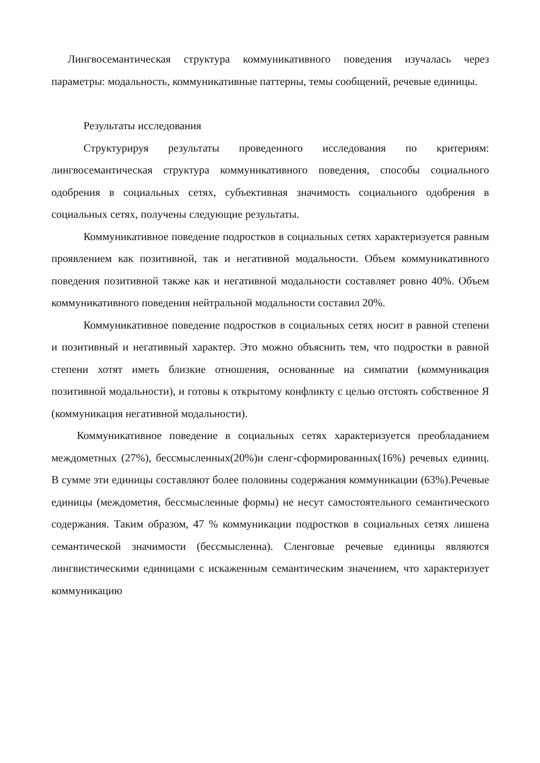Лингвосемантическая структура коммуникативного поведения изучалась через параметры: модальность, коммуникативные паттерны, темы сообщений, речевые единицы.
Результаты исследования
Структурируя результаты проведенного исследования по критериям: лингвосемантическая структура коммуникативного поведения, способы социального одобрения в социальных сетях, субъективная значимость социального одобрения в социальных сетях, получены следующие результаты.
Коммуникативное поведение подростков в социальных сетях характеризуется равным проявлением как позитивной, так и негативной модальности. Объем коммуникативного поведения позитивной также как и негативной модальности составляет ровно 40%. Объем коммуникативного поведения нейтральной модальности составил 20%.
Коммуникативное поведение подростков в социальных сетях носит в равной степени и позитивный и негативный характер. Это можно объяснить тем, что подростки в равной степени хотят иметь близкие отношения, основанные на симпатии (коммуникация позитивной модальности), и готовы к открытому конфликту с целью отстоять собственное Я (коммуникация негативной модальности).
Коммуникативное поведение в социальных сетях характеризуется преобладанием междометных (27%), бессмысленных(20%)и сленг-сформированных(16%) речевых единиц. В сумме эти единицы составляют более половины содержания коммуникации (63%).Речевые единицы (междометия, бессмысленные формы) не несут самостоятельного семантического содержания. Таким образом, 47 % коммуникации подростков в социальных сетях лишена семантической значимости (бессмысленна). Сленговые речевые единицы являются лингвистическими единицами с искаженным семантическим значением, что характеризует коммуникацию